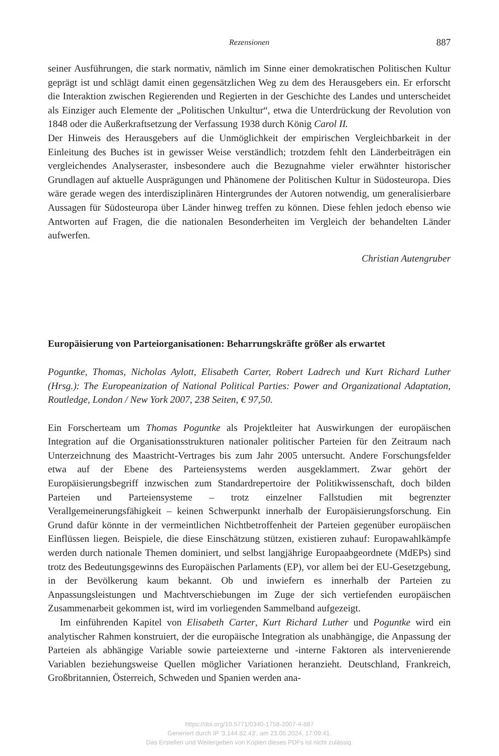Rezensionen 887
seiner Ausführungen, die stark normativ, nämlich im Sinne einer demokratischen Politischen Kultur geprägt ist und schlägt damit einen gegensätzlichen Weg zu dem des Herausgebers ein. Er erforscht die Interaktion zwischen Regierenden und Regierten in der Geschichte des Landes und unterscheidet als Einziger auch Elemente der „Politischen Unkultur“, etwa die Unterdrückung der Revolution von 1848 oder die Außerkraftsetzung der Verfassung 1938 durch König Carol II.
Der Hinweis des Herausgebers auf die Unmöglichkeit der empirischen Vergleichbarkeit in der Einleitung des Buches ist in gewisser Weise verständlich; trotzdem fehlt den Länderbeiträgen ein vergleichendes Analyseraster, insbesondere auch die Bezugnahme vieler erwähnter historischer Grundlagen auf aktuelle Ausprägungen und Phänomene der Politischen Kultur in Südosteuropa. Dies wäre gerade wegen des interdisziplinären Hintergrundes der Autoren notwendig, um generalisierbare Aussagen für Südosteuropa über Länder hinweg treffen zu können. Diese fehlen jedoch ebenso wie Antworten auf Fragen, die die nationalen Besonderheiten im Vergleich der behandelten Länder aufwerfen.
Christian Autengruber
Europäisierung von Parteiorganisationen: Beharrungskräfte größer als erwartet
Poguntke, Thomas, Nicholas Aylott, Elisabeth Carter, Robert Ladrech und Kurt Richard Luther (Hrsg.): The Europeanization of National Political Parties: Power and Organizational Adaptation, Routledge, London / New York 2007, 238 Seiten, € 97,50.
Ein Forscherteam um Thomas Poguntke als Projektleiter hat Auswirkungen der europäischen Integration auf die Organisationsstrukturen nationaler politischer Parteien für den Zeitraum nach Unterzeichnung des Maastricht-Vertrages bis zum Jahr 2005 untersucht. Andere Forschungsfelder etwa auf der Ebene des Parteiensystems werden ausgeklammert. Zwar gehört der Europäisierungsbegriff inzwischen zum Standardrepertoire der Politikwissenschaft, doch bilden Parteien und Parteiensysteme – trotz einzelner Fallstudien mit begrenzter Verallgemeinerungsfähigkeit – keinen Schwerpunkt innerhalb der Europäisierungsforschung. Ein Grund dafür könnte in der vermeintlichen Nichtbetroffenheit der Parteien gegenüber europäischen Einflüssen liegen. Beispiele, die diese Einschätzung stützen, existieren zuhauf: Europawahlkämpfe werden durch nationale Themen dominiert, und selbst langjährige Europaabgeordnete (MdEPs) sind trotz des Bedeutungsgewinns des Europäischen Parlaments (EP), vor allem bei der EU-Gesetzgebung, in der Bevölkerung kaum bekannt. Ob und inwiefern es innerhalb der Parteien zu Anpassungsleistungen und Machtverschiebungen im Zuge der sich vertiefenden europäischen Zusammenarbeit gekommen ist, wird im vorliegenden Sammelband aufgezeigt.
Im einführenden Kapitel von Elisabeth Carter, Kurt Richard Luther und Poguntke wird ein analytischer Rahmen konstruiert, der die europäische Integration als unabhängige, die Anpassung der Parteien als abhängige Variable sowie parteiexterne und -interne Faktoren als intervenierende Variablen beziehungsweise Quellen möglicher Variationen heranzieht. Deutschland, Frankreich, Großbritannien, Österreich, Schweden und Spanien werden ana-
https://doi.org/10.5771/0340-1758-2007-4-887
Generiert durch IP '3.144.82.43', am 23.05.2024, 17:09:41.
Das Erstellen und Weitergeben von Kopien dieses PDFs ist nicht zulässig.